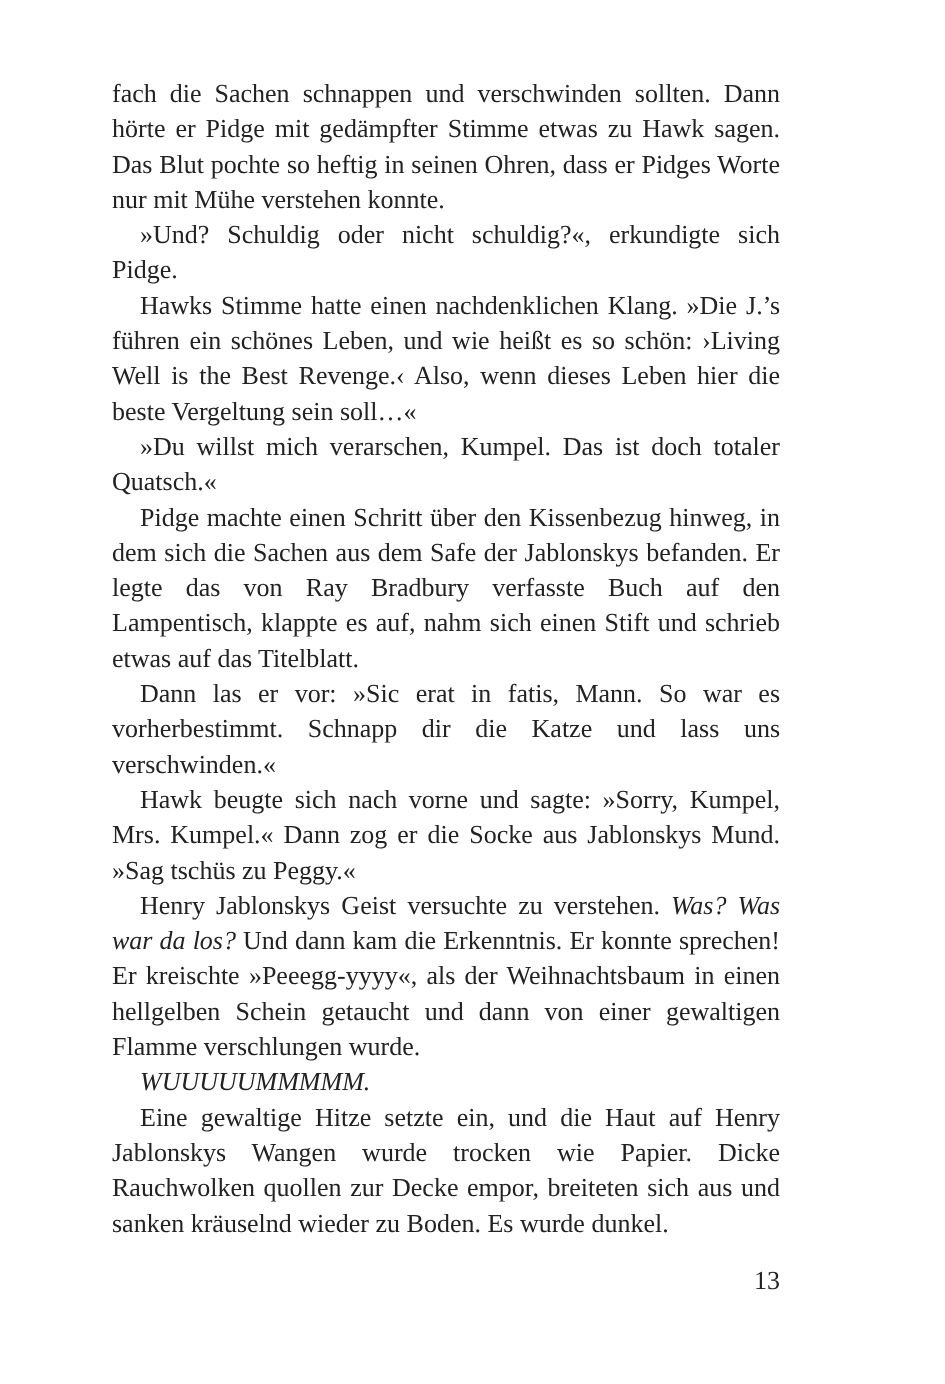fach die Sachen schnappen und verschwinden sollten. Dann hörte er Pidge mit gedämpfter Stimme etwas zu Hawk sagen. Das Blut pochte so heftig in seinen Ohren, dass er Pidges Worte nur mit Mühe verstehen konnte.
»Und? Schuldig oder nicht schuldig?«, erkundigte sich Pidge.
Hawks Stimme hatte einen nachdenklichen Klang. »Die J.’s führen ein schönes Leben, und wie heißt es so schön: ›Living Well is the Best Revenge.‹ Also, wenn dieses Leben hier die beste Vergeltung sein soll…«
»Du willst mich verarschen, Kumpel. Das ist doch totaler Quatsch.«
Pidge machte einen Schritt über den Kissenbezug hinweg, in dem sich die Sachen aus dem Safe der Jablonskys befanden. Er legte das von Ray Bradbury verfasste Buch auf den Lampentisch, klappte es auf, nahm sich einen Stift und schrieb etwas auf das Titelblatt.
Dann las er vor: »Sic erat in fatis, Mann. So war es vorherbestimmt. Schnapp dir die Katze und lass uns verschwinden.«
Hawk beugte sich nach vorne und sagte: »Sorry, Kumpel, Mrs. Kumpel.« Dann zog er die Socke aus Jablonskys Mund. »Sag tschüs zu Peggy.«
Henry Jablonskys Geist versuchte zu verstehen. Was? Was war da los? Und dann kam die Erkenntnis. Er konnte sprechen! Er kreischte »Peeegg-yyyy«, als der Weihnachtsbaum in einen hellgelben Schein getaucht und dann von einer gewaltigen Flamme verschlungen wurde.
WUUUUUMMMMM.
Eine gewaltige Hitze setzte ein, und die Haut auf Henry Jablonskys Wangen wurde trocken wie Papier. Dicke Rauchwolken quollen zur Decke empor, breiteten sich aus und sanken kräuselnd wieder zu Boden. Es wurde dunkel.
13